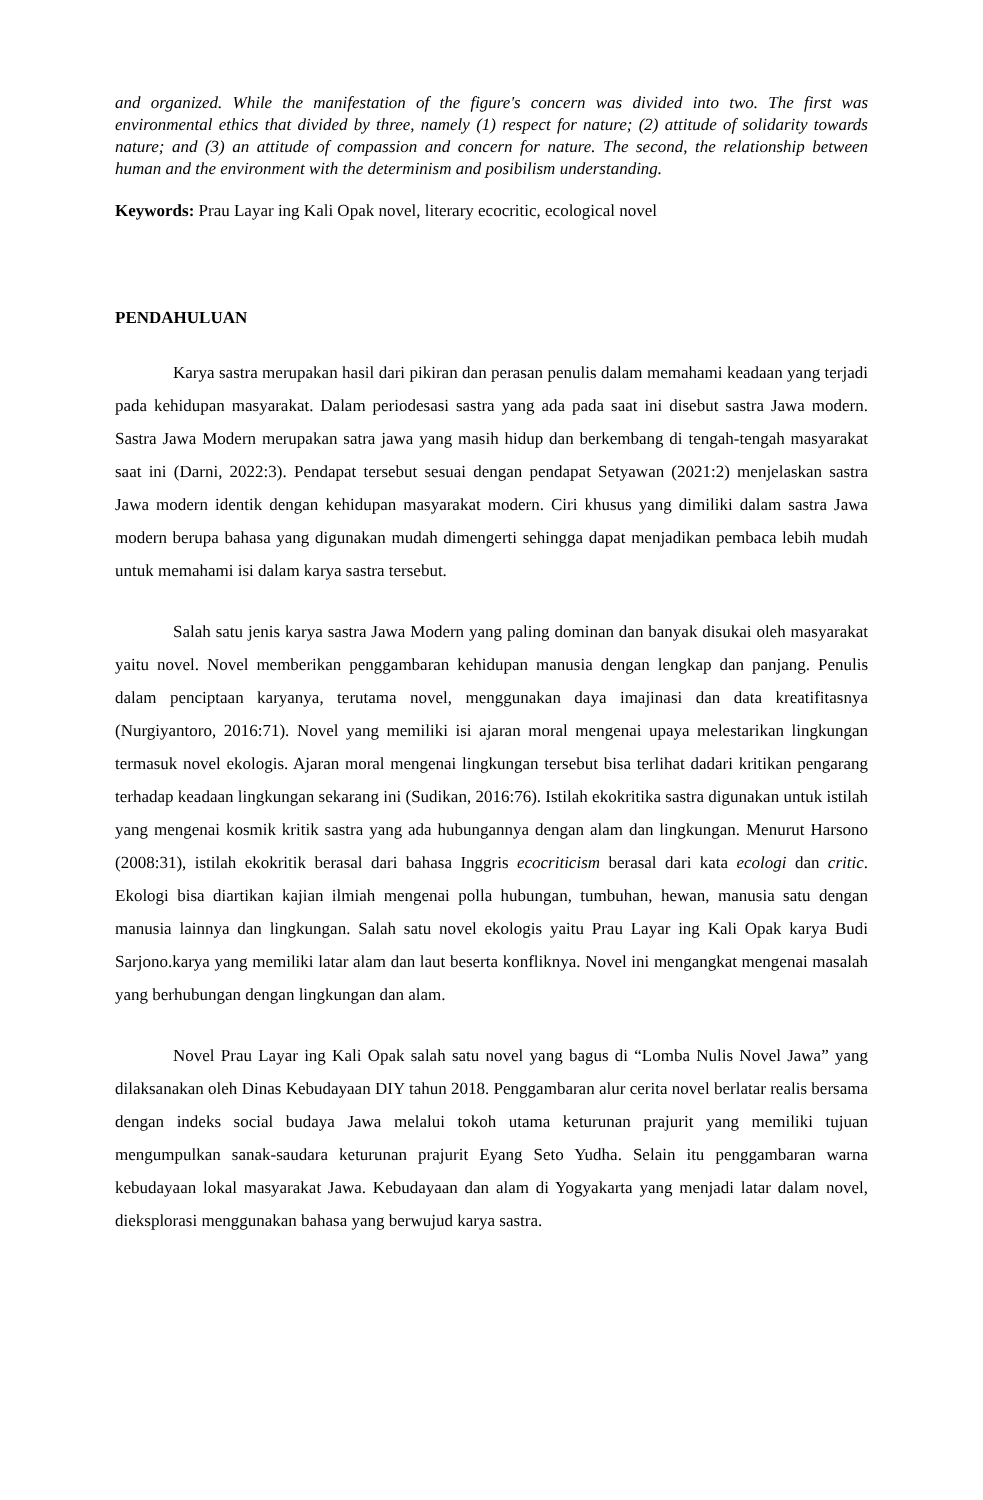and organized. While the manifestation of the figure's concern was divided into two. The first was environmental ethics that divided by three, namely (1) respect for nature; (2) attitude of solidarity towards nature; and (3) an attitude of compassion and concern for nature. The second, the relationship between human and the environment with the determinism and posibilism understanding.
Keywords: Prau Layar ing Kali Opak novel, literary ecocritic, ecological novel
PENDAHULUAN
Karya sastra merupakan hasil dari pikiran dan perasan penulis dalam memahami keadaan yang terjadi pada kehidupan masyarakat. Dalam periodesasi sastra yang ada pada saat ini disebut sastra Jawa modern. Sastra Jawa Modern merupakan satra jawa yang masih hidup dan berkembang di tengah-tengah masyarakat saat ini (Darni, 2022:3). Pendapat tersebut sesuai dengan pendapat Setyawan (2021:2) menjelaskan sastra Jawa modern identik dengan kehidupan masyarakat modern. Ciri khusus yang dimiliki dalam sastra Jawa modern berupa bahasa yang digunakan mudah dimengerti sehingga dapat menjadikan pembaca lebih mudah untuk memahami isi dalam karya sastra tersebut.
Salah satu jenis karya sastra Jawa Modern yang paling dominan dan banyak disukai oleh masyarakat yaitu novel. Novel memberikan penggambaran kehidupan manusia dengan lengkap dan panjang. Penulis dalam penciptaan karyanya, terutama novel, menggunakan daya imajinasi dan data kreatifitasnya (Nurgiyantoro, 2016:71). Novel yang memiliki isi ajaran moral mengenai upaya melestarikan lingkungan termasuk novel ekologis. Ajaran moral mengenai lingkungan tersebut bisa terlihat dadari kritikan pengarang terhadap keadaan lingkungan sekarang ini (Sudikan, 2016:76). Istilah ekokritika sastra digunakan untuk istilah yang mengenai kosmik kritik sastra yang ada hubungannya dengan alam dan lingkungan. Menurut Harsono (2008:31), istilah ekokritik berasal dari bahasa Inggris ecocriticism berasal dari kata ecologi dan critic. Ekologi bisa diartikan kajian ilmiah mengenai polla hubungan, tumbuhan, hewan, manusia satu dengan manusia lainnya dan lingkungan. Salah satu novel ekologis yaitu Prau Layar ing Kali Opak karya Budi Sarjono.karya yang memiliki latar alam dan laut beserta konfliknya. Novel ini mengangkat mengenai masalah yang berhubungan dengan lingkungan dan alam.
Novel Prau Layar ing Kali Opak salah satu novel yang bagus di “Lomba Nulis Novel Jawa” yang dilaksanakan oleh Dinas Kebudayaan DIY tahun 2018. Penggambaran alur cerita novel berlatar realis bersama dengan indeks social budaya Jawa melalui tokoh utama keturunan prajurit yang memiliki tujuan mengumpulkan sanak-saudara keturunan prajurit Eyang Seto Yudha. Selain itu penggambaran warna kebudayaan lokal masyarakat Jawa. Kebudayaan dan alam di Yogyakarta yang menjadi latar dalam novel, dieksplorasi menggunakan bahasa yang berwujud karya sastra.